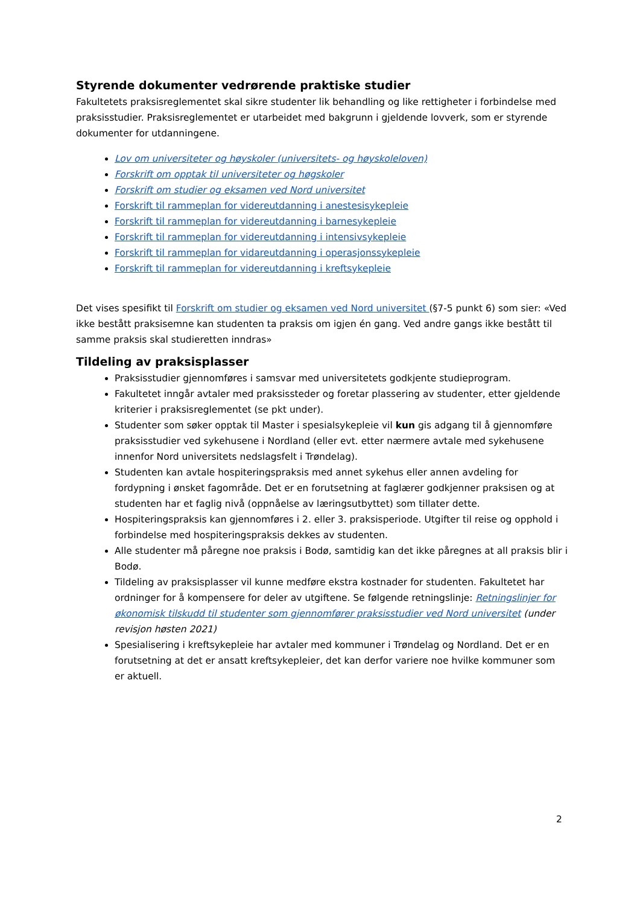Styrende dokumenter vedrørende praktiske studier
Fakultetets praksisreglementet skal sikre studenter lik behandling og like rettigheter i forbindelse med praksisstudier. Praksisreglementet er utarbeidet med bakgrunn i gjeldende lovverk, som er styrende dokumenter for utdanningene.
Lov om universiteter og høyskoler (universitets- og høyskoleloven)
Forskrift om opptak til universiteter og høgskoler
Forskrift om studier og eksamen ved Nord universitet
Forskrift til rammeplan for videreutdanning i anestesisykepleie
Forskrift til rammeplan for videreutdanning i barnesykepleie
Forskrift til rammeplan for videreutdanning i intensivsykepleie
Forskrift til rammeplan for vidareutdanning i operasjonssykepleie
Forskrift til rammeplan for videreutdanning i kreftsykepleie
Det vises spesifikt til Forskrift om studier og eksamen ved Nord universitet (§7-5 punkt 6) som sier: «Ved ikke bestått praksisemne kan studenten ta praksis om igjen én gang. Ved andre gangs ikke bestått til samme praksis skal studieretten inndras»
Tildeling av praksisplasser
Praksisstudier gjennomføres i samsvar med universitetets godkjente studieprogram.
Fakultetet inngår avtaler med praksissteder og foretar plassering av studenter, etter gjeldende kriterier i praksisreglementet (se pkt under).
Studenter som søker opptak til Master i spesialsykepleie vil kun gis adgang til å gjennomføre praksisstudier ved sykehusene i Nordland (eller evt. etter nærmere avtale med sykehusene innenfor Nord universitets nedslagsfelt i Trøndelag).
Studenten kan avtale hospiteringspraksis med annet sykehus eller annen avdeling for fordypning i ønsket fagområde. Det er en forutsetning at faglærer godkjenner praksisen og at studenten har et faglig nivå (oppnåelse av læringsutbyttet) som tillater dette.
Hospiteringspraksis kan gjennomføres i 2. eller 3. praksisperiode. Utgifter til reise og opphold i forbindelse med hospiteringspraksis dekkes av studenten.
Alle studenter må påregne noe praksis i Bodø, samtidig kan det ikke påregnes at all praksis blir i Bodø.
Tildeling av praksisplasser vil kunne medføre ekstra kostnader for studenten. Fakultetet har ordninger for å kompensere for deler av utgiftene. Se følgende retningslinje: Retningslinjer for økonomisk tilskudd til studenter som gjennomfører praksisstudier ved Nord universitet (under revisjon høsten 2021)
Spesialisering i kreftsykepleie har avtaler med kommuner i Trøndelag og Nordland. Det er en forutsetning at det er ansatt kreftsykepleier, det kan derfor variere noe hvilke kommuner som er aktuell.
2